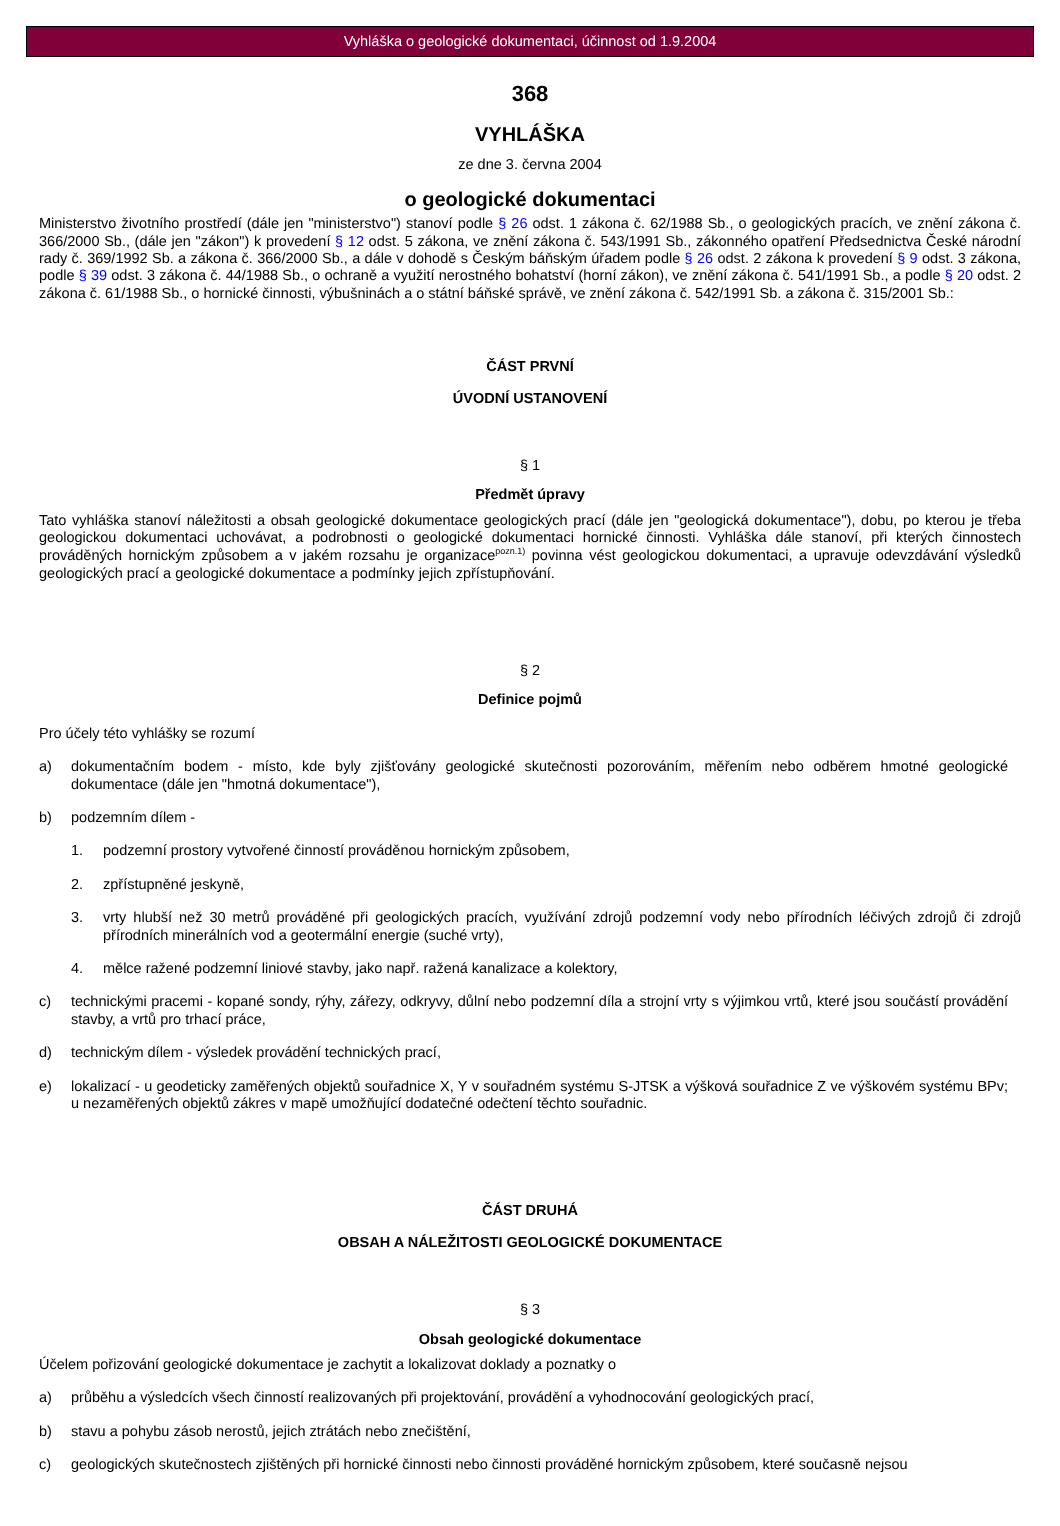Vyhláška o geologické dokumentaci, účinnost od 1.9.2004
368
VYHLÁŠKA
ze dne 3. června 2004
o geologické dokumentaci
Ministerstvo životního prostředí (dále jen "ministerstvo") stanoví podle § 26 odst. 1 zákona č. 62/1988 Sb., o geologických pracích, ve znění zákona č. 366/2000 Sb., (dále jen "zákon") k provedení § 12 odst. 5 zákona, ve znění zákona č. 543/1991 Sb., zákonného opatření Předsednictva České národní rady č. 369/1992 Sb. a zákona č. 366/2000 Sb., a dále v dohodě s Českým báňským úřadem podle § 26 odst. 2 zákona k provedení § 9 odst. 3 zákona, podle § 39 odst. 3 zákona č. 44/1988 Sb., o ochraně a využití nerostného bohatství (horní zákon), ve znění zákona č. 541/1991 Sb., a podle § 20 odst. 2 zákona č. 61/1988 Sb., o hornické činnosti, výbušninách a o státní báňské správě, ve znění zákona č. 542/1991 Sb. a zákona č. 315/2001 Sb.:
ČÁST PRVNÍ
ÚVODNÍ USTANOVENÍ
§ 1
Předmět úpravy
Tato vyhláška stanoví náležitosti a obsah geologické dokumentace geologických prací (dále jen "geologická dokumentace"), dobu, po kterou je třeba geologickou dokumentaci uchovávat, a podrobnosti o geologické dokumentaci hornické činnosti. Vyhláška dále stanoví, při kterých činnostech prováděných hornickým způsobem a v jakém rozsahu je organizace<sup>pozn.1)</sup> povinna vést geologickou dokumentaci, a upravuje odevzdávání výsledků geologických prací a geologické dokumentace a podmínky jejich zpřístupňování.
§ 2
Definice pojmů
Pro účely této vyhlášky se rozumí
a) dokumentačním bodem - místo, kde byly zjišťovány geologické skutečnosti pozorováním, měřením nebo odběrem hmotné geologické dokumentace (dále jen "hmotná dokumentace"),
b) podzemním dílem -
1. podzemní prostory vytvořené činností prováděnou hornickým způsobem,
2. zpřístupněné jeskyně,
3. vrty hlubší než 30 metrů prováděné při geologických pracích, využívání zdrojů podzemní vody nebo přírodních léčivých zdrojů či zdrojů přírodních minerálních vod a geotermální energie (suché vrty),
4. mělce ražené podzemní liniové stavby, jako např. ražená kanalizace a kolektory,
c) technickými pracemi - kopané sondy, rýhy, zářezy, odkryvy, důlní nebo podzemní díla a strojní vrty s výjimkou vrtů, které jsou součástí provádění stavby, a vrtů pro trhací práce,
d) technickým dílem - výsledek provádění technických prací,
e) lokalizací - u geodeticky zaměřených objektů souřadnice X, Y v souřadném systému S-JTSK a výšková souřadnice Z ve výškovém systému BPv; u nezaměřených objektů zákres v mapě umožňující dodatečné odečtení těchto souřadnic.
ČÁST DRUHÁ
OBSAH A NÁLEŽITOSTI GEOLOGICKÉ DOKUMENTACE
§ 3
Obsah geologické dokumentace
Účelem pořizování geologické dokumentace je zachytit a lokalizovat doklady a poznatky o
a) průběhu a výsledcích všech činností realizovaných při projektování, provádění a vyhodnocování geologických prací,
b) stavu a pohybu zásob nerostů, jejich ztrátách nebo znečištění,
c) geologických skutečnostech zjištěných při hornické činnosti nebo činnosti prováděné hornickým způsobem, které současně nejsou